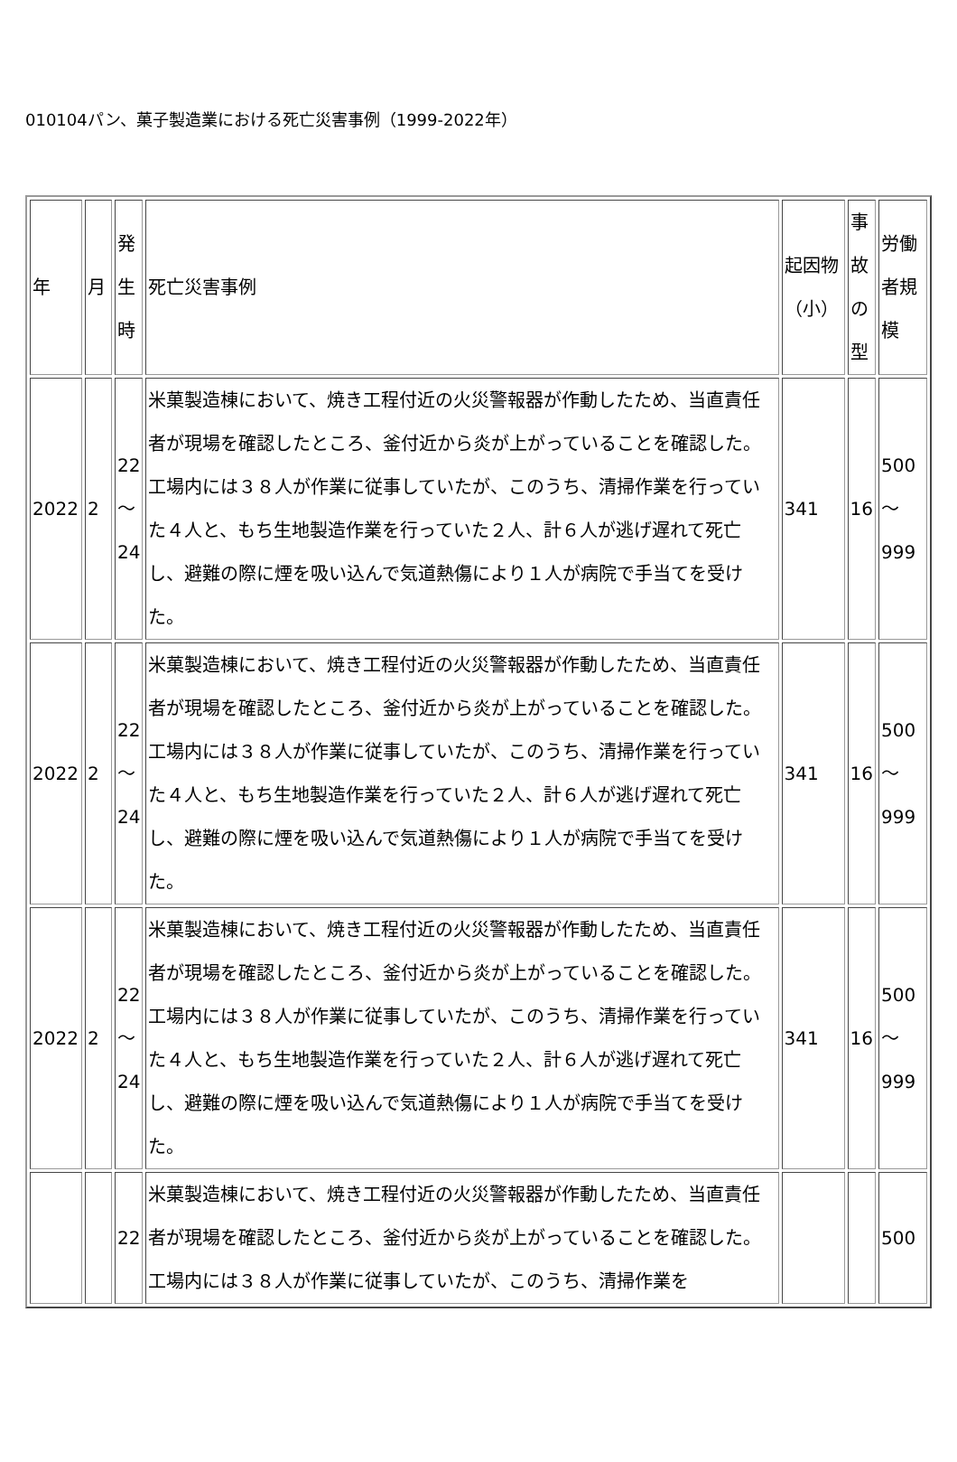010104パン、菓子製造業における死亡災害事例（1999-2022年）
| 年 | 月 | 発生時 | 死亡災害事例 | 起因物（小） | 事故の型 | 労働者規模 |
| --- | --- | --- | --- | --- | --- | --- |
| 2022 | 2 | 22～24 | 米菓製造棟において、焼き工程付近の火災警報器が作動したため、当直責任者が現場を確認したところ、釜付近から炎が上がっていることを確認した。工場内には３８人が作業に従事していたが、このうち、清掃作業を行っていた４人と、もち生地製造作業を行っていた２人、計６人が逃げ遅れて死亡し、避難の際に煙を吸い込んで気道熱傷により１人が病院で手当てを受けた。 | 341 | 16 | 500～999 |
| 2022 | 2 | 22～24 | 米菓製造棟において、焼き工程付近の火災警報器が作動したため、当直責任者が現場を確認したところ、釜付近から炎が上がっていることを確認した。工場内には３８人が作業に従事していたが、このうち、清掃作業を行っていた４人と、もち生地製造作業を行っていた２人、計６人が逃げ遅れて死亡し、避難の際に煙を吸い込んで気道熱傷により１人が病院で手当てを受けた。 | 341 | 16 | 500～999 |
| 2022 | 2 | 22～24 | 米菓製造棟において、焼き工程付近の火災警報器が作動したため、当直責任者が現場を確認したところ、釜付近から炎が上がっていることを確認した。工場内には３８人が作業に従事していたが、このうち、清掃作業を行っていた４人と、もち生地製造作業を行っていた２人、計６人が逃げ遅れて死亡し、避難の際に煙を吸い込んで気道熱傷により１人が病院で手当てを受けた。 | 341 | 16 | 500～999 |
| | | 22 | 米菓製造棟において、焼き工程付近の火災警報器が作動したため、当直責任者が現場を確認したところ、釜付近から炎が上がっていることを確認した。工場内には３８人が作業に従事していたが、このうち、清掃作業を | | | 500 |